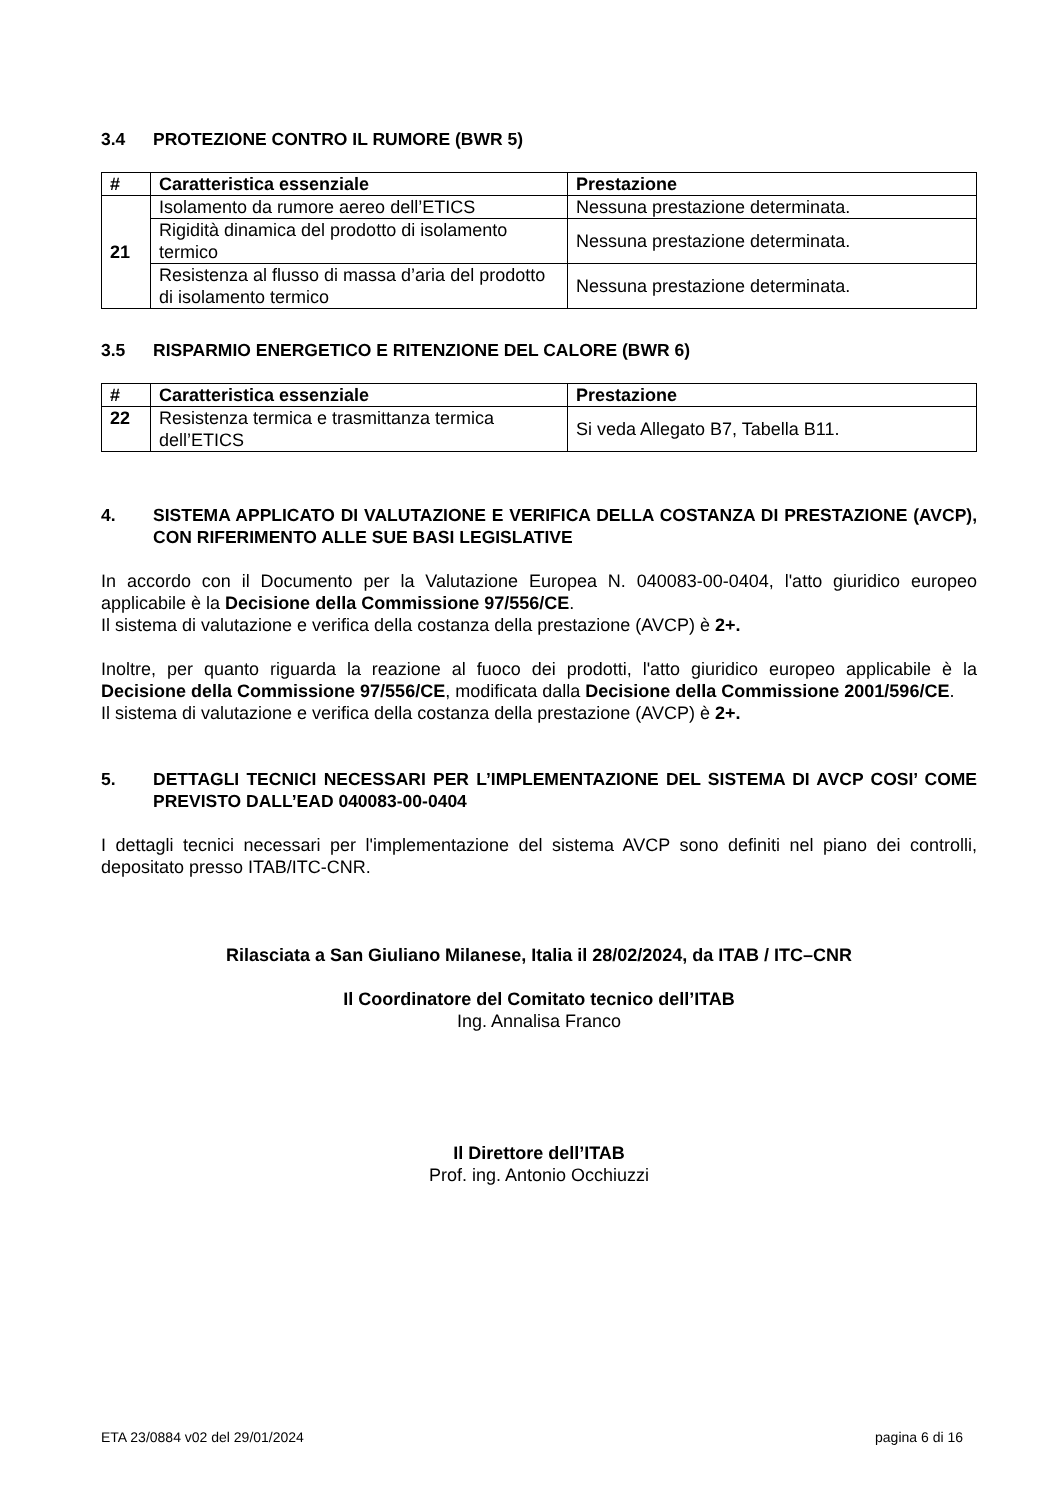3.4 PROTEZIONE CONTRO IL RUMORE (BWR 5)
| # | Caratteristica essenziale | Prestazione |
| --- | --- | --- |
| 21 | Isolamento da rumore aereo dell’ETICS | Nessuna prestazione determinata. |
| | Rigidità dinamica del prodotto di isolamento termico | Nessuna prestazione determinata. |
| | Resistenza al flusso di massa d’aria del prodotto di isolamento termico | Nessuna prestazione determinata. |
3.5 RISPARMIO ENERGETICO E RITENZIONE DEL CALORE (BWR 6)
| # | Caratteristica essenziale | Prestazione |
| --- | --- | --- |
| 22 | Resistenza termica e trasmittanza termica dell’ETICS | Si veda Allegato B7, Tabella B11. |
4. SISTEMA APPLICATO DI VALUTAZIONE E VERIFICA DELLA COSTANZA DI PRESTAZIONE (AVCP), CON RIFERIMENTO ALLE SUE BASI LEGISLATIVE
In accordo con il Documento per la Valutazione Europea N. 040083-00-0404, l'atto giuridico europeo applicabile è la Decisione della Commissione 97/556/CE.
Il sistema di valutazione e verifica della costanza della prestazione (AVCP) è 2+.
Inoltre, per quanto riguarda la reazione al fuoco dei prodotti, l'atto giuridico europeo applicabile è la Decisione della Commissione 97/556/CE, modificata dalla Decisione della Commissione 2001/596/CE.
Il sistema di valutazione e verifica della costanza della prestazione (AVCP) è 2+.
5. DETTAGLI TECNICI NECESSARI PER L’IMPLEMENTAZIONE DEL SISTEMA DI AVCP COSI’ COME PREVISTO DALL’EAD 040083-00-0404
I dettagli tecnici necessari per l'implementazione del sistema AVCP sono definiti nel piano dei controlli, depositato presso ITAB/ITC-CNR.
Rilasciata a San Giuliano Milanese, Italia il 28/02/2024, da ITAB / ITC–CNR
Il Coordinatore del Comitato tecnico dell’ITAB
Ing. Annalisa Franco
Il Direttore dell’ITAB
Prof. ing. Antonio Occhiuzzi
ETA 23/0884 v02 del 29/01/2024 pagina 6 di 16